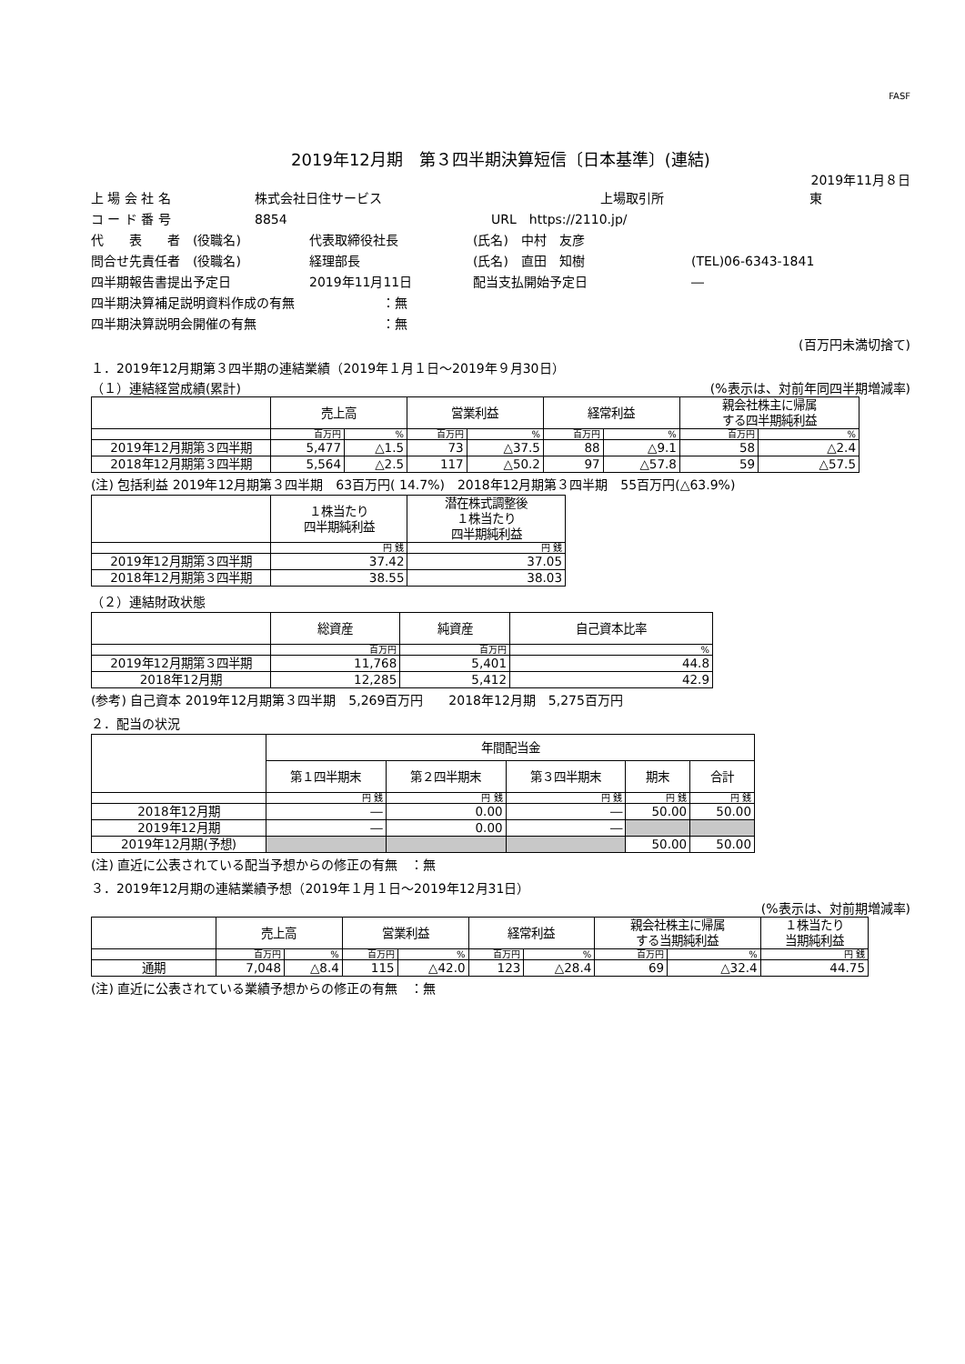FASF
2019年12月期　第３四半期決算短信〔日本基準〕(連結)
2019年11月８日
上 場 会 社 名 株式会社日住サービス 上場取引所 東
コ ー ド 番 号 8854 URL　https://2110.jp/
代　　表　　者　(役職名) 代表取締役社長 (氏名)　中村　友彦
問合せ先責任者　(役職名) 経理部長 (氏名)　直田　知樹 (TEL)06-6343-1841
四半期報告書提出予定日 2019年11月11日 配当支払開始予定日 ―
四半期決算補足説明資料作成の有無 ：無
四半期決算説明会開催の有無 ：無
(百万円未満切捨て)
１．2019年12月期第３四半期の連結業績（2019年１月１日～2019年９月30日）
（１）連結経営成績(累計) (%表示は、対前年同四半期増減率)
| | 売上高 | | 営業利益 | | 経常利益 | | 親会社株主に帰属 する四半期純利益 | |
| --- | --- | --- | --- | --- | --- | --- | --- | --- |
| | 百万円 | % | 百万円 | % | 百万円 | % | 百万円 | % |
| 2019年12月期第３四半期 | 5,477 | △1.5 | 73 | △37.5 | 88 | △9.1 | 58 | △2.4 |
| 2018年12月期第３四半期 | 5,564 | △2.5 | 117 | △50.2 | 97 | △57.8 | 59 | △57.5 |
(注) 包括利益 2019年12月期第３四半期　63百万円( 14.7%)　2018年12月期第３四半期　55百万円(△63.9%)
| | １株当たり 四半期純利益 | 潜在株式調整後 １株当たり 四半期純利益 |
| --- | --- | --- |
| | 円 銭 | 円 銭 |
| 2019年12月期第３四半期 | 37.42 | 37.05 |
| 2018年12月期第３四半期 | 38.55 | 38.03 |
（２）連結財政状態
| | 総資産 | 純資産 | 自己資本比率 |
| --- | --- | --- | --- |
| | 百万円 | 百万円 | % |
| 2019年12月期第３四半期 | 11,768 | 5,401 | 44.8 |
| 2018年12月期 | 12,285 | 5,412 | 42.9 |
(参考) 自己資本 2019年12月期第３四半期　5,269百万円　　2018年12月期　5,275百万円
２．配当の状況
| | 年間配当金 | | | | |
| --- | --- | --- | --- | --- | --- |
| | 第１四半期末 | 第２四半期末 | 第３四半期末 | 期末 | 合計 |
| | 円 銭 | 円 銭 | 円 銭 | 円 銭 | 円 銭 |
| 2018年12月期 | ― | 0.00 | ― | 50.00 | 50.00 |
| 2019年12月期 | ― | 0.00 | ― | | |
| 2019年12月期(予想) | | | | 50.00 | 50.00 |
(注) 直近に公表されている配当予想からの修正の有無　：無
３．2019年12月期の連結業績予想（2019年１月１日～2019年12月31日）
(%表示は、対前期増減率)
| | 売上高 | | 営業利益 | | 経常利益 | | 親会社株主に帰属 する当期純利益 | | １株当たり 当期純利益 |
| --- | --- | --- | --- | --- | --- | --- | --- | --- | --- |
| | 百万円 | % | 百万円 | % | 百万円 | % | 百万円 | % | 円 銭 |
| 通期 | 7,048 | △8.4 | 115 | △42.0 | 123 | △28.4 | 69 | △32.4 | 44.75 |
(注) 直近に公表されている業績予想からの修正の有無　：無